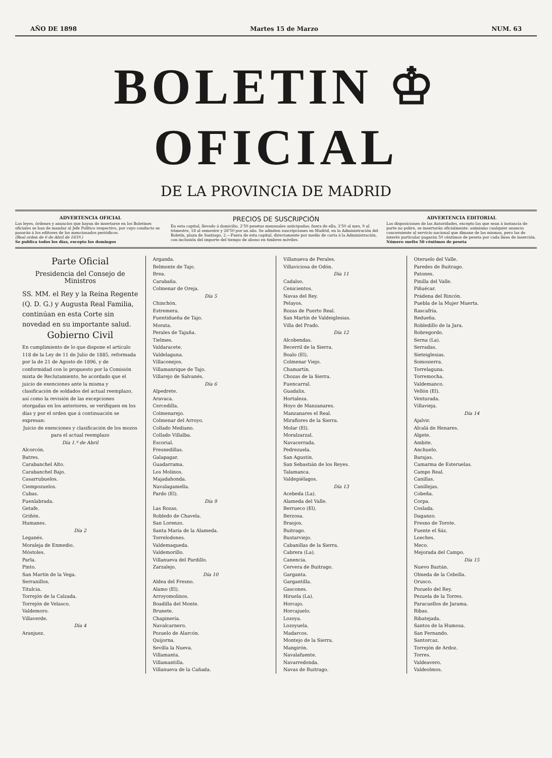AÑO DE 1898 Martes 15 de Marzo NUM. 63
BOLETIN ♔ OFICIAL
DE LA PROVINCIA DE MADRID
ADVERTENCIA OFICIAL
Las leyes, órdenes y anuncios que hayan de insertarse en los Boletines oficiales se han de mandar al Jefe Político respectivo, por cuyo conducto se pasarán á los editores de los mencionados periódicos.
(Real orden de 6 de Abril de 1839.)
Se publica todos los días, excepto los domingos
PRECIOS DE SUSCRIPCIÓN
En esta capital, llevado á domicilio, 2'50 pesetas mensuales anticipadas; fuera de ella, 3'50 al mes, 9 al trimestre, 18 al semestre y 28'50 por un año. Se admiten suscripciones en Madrid, en la Administración del Boletín, plaza de Santiago, 2.—Fuera de esta capital, directamente por medio de carta á la Administración, con inclusión del importe del tiempo de abono en timbres móviles.
ADVERTENCIA EDITORIAL
Las disposiciones de las Autoridades, excepto las que sean á instancia de parte no pobre, se insertarán oficialmente: asimismo cualquier anuncio concerniente al servicio nacional que dimane de las mismas, pero las de interés particular pagarán 50 céntimos de peseta por cada línea de inserción.
Número suelto 50 céntimos de peseta
Parte Oficial
Presidencia del Consejo de Ministros
SS. MM. el Rey y la Reina Regente (Q. D. G.) y Augusta Real Familia, continúan en esta Corte sin novedad en su importante salud.
Gobierno Civil
En cumplimiento de lo que dispone el artículo 118 de la Ley de 11 de Julio de 1885, reformada por la de 21 de Agosto de 1896, y de conformidad con lo propuesto por la Comisión mixta de Reclutamiento, he acordado que el juicio de exenciones ante la misma y clasificación de soldados del actual reemplazo, así como la revisión de las excepciones otorgadas en los anteriores, se verifiquen en los días y por el orden que á continuación se expresan:
Juicio de exenciones y clasificación de los mozos para el actual reemplazo
Día 1.º de Abril
Alcorcón.
Batres.
Carabanchel Alto.
Carabanchel Bajo.
Casarrubuelos.
Ciempozuelos.
Cubas.
Fuenlabrada.
Getafe.
Griñón.
Humanes.
Día 2
Leganés.
Moraleja de Enmedio.
Móstoles.
Parla.
Pinto.
San Martín de la Vega.
Serranillos.
Titulcia.
Torrejón de la Calzada.
Torrejón de Velasco.
Valdemoro.
Villaverde.
Día 4
Aranjuez.
Arganda.
Belmonte de Tajo.
Brea.
Carabaña.
Colmenar de Oreja.
Día 5
Chinchón.
Estremera.
Fuentidueña de Tajo.
Morata.
Perales de Tajuña.
Tielmes.
Valdaracete.
Valdelaguna.
Villaconejos.
Villamanrique de Tajo.
Villarejo de Salvanés.
Día 6
Alpedrete.
Aravaca.
Cercedilla.
Colmenarejo.
Colmenar del Arroyo.
Collado Mediano.
Collado Villalba.
Escorial.
Fresnedillas.
Galapagar.
Guadarrama.
Los Molinos.
Majadahonda.
Navalagamella.
Pardo (El).
Día 9
Las Rozas.
Robledo de Chavela.
San Lorenzo.
Santa María de la Alameda.
Torrelodones.
Valdemaqueda.
Valdemorillo.
Villanueva del Pardillo.
Zarzalejo.
Día 10
Aldea del Fresno.
Alamo (El).
Arroyomolinos.
Boadilla del Monte.
Brunete.
Chapinería.
Navalcarnero.
Pozuelo de Alarcón.
Quijorna.
Sevilla la Nueva.
Villamanta.
Villamantilla.
Villanueva de la Cañada.
Villanueva de Perales.
Villaviciosa de Odón.
Día 11
Cadalso.
Cenicientos.
Navas del Rey.
Pelayos.
Rozas de Puerto Real.
San Martín de Valdeiglesias.
Villa del Prado.
Día 12
Alcobendas.
Becerril de la Sierra.
Boalo (El).
Colmenar Viejo.
Chamartín.
Chozas de la Sierra.
Fuencarral.
Guadalix.
Hortaleza.
Hoyo de Manzanares.
Manzanares el Real.
Miraflores de la Sierra.
Molar (El).
Moralzarzal.
Navacerrada.
Pedrezuela.
San Agustín.
San Sebastián de los Reyes.
Talamanca.
Valdepiélagos.
Día 13
Acebeda (La).
Alameda del Valle.
Berrueco (El).
Berzosa.
Braojos.
Buitrago.
Bustarviejo.
Cabanillas de la Sierra.
Cabrera (La).
Canencia.
Cervera de Buitrago.
Garganta.
Gargantilla.
Gascones.
Hiruela (La).
Horcajo.
Horcajuelo.
Lozoya.
Lozoyuela.
Madarcos.
Montejo de la Sierra.
Mangirón.
Navalafuente.
Navarredonda.
Navas de Buitrago.
Oteruelo del Valle.
Paredes de Buitrago.
Patones.
Pinilla del Valle.
Piñuécar.
Prádena del Rincón.
Puebla de la Mujer Muerta.
Rascafría.
Redueña.
Robledillo de la Jara.
Robregordo.
Serna (La).
Serradas.
Sieteiglesias.
Somosierra.
Torrelaguna.
Torremocha.
Valdemanco.
Vellón (El).
Venturada.
Villavieja.
Día 14
Ajalvir.
Alcalá de Henares.
Algete.
Ambite.
Anchuelo.
Barajas.
Camarma de Esteruelas.
Campo Real.
Canillas.
Canillejas.
Cobeña.
Corpa.
Coslada.
Daganzo.
Fresno de Torote.
Fuente el Sáz.
Loeches.
Meco.
Mejorada del Campo.
Día 15
Nuevo Baztán.
Olmeda de la Cebolla.
Orusco.
Pozuelo del Rey.
Pezuela de la Torres.
Paracuellos de Jarama.
Ribas.
Ribatejada.
Santos de la Humosa.
San Fernando.
Santorcaz.
Torrejón de Ardoz.
Torres.
Valdeavero.
Valdeolmos.